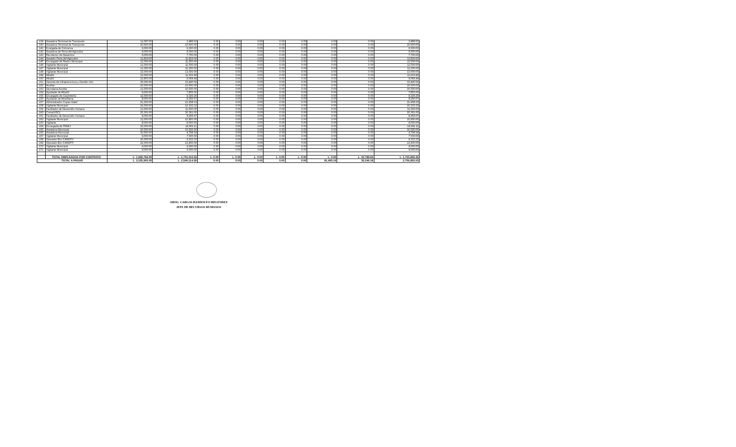| 139 | Aseadora Terminal de Transporte | 11,587.00 | 3,486.63 | 0.00 | 0.00 | 0.00 | 0.00 | 0.00 | 0.00 | 0.00 | 3,486.63 |
| 140 | Aseadora Terminal de Transporte | 10,600.00 | 10,600.00 | 0.00 | 0.00 | 0.00 | 0.00 | 0.00 | 0.00 | 0.00 | 10,600.00 |
| 141 | Ecargada de Cobranza | 9,000.00 | 9,300.00 | 0.00 | 0.00 | 0.00 | 0.00 | 0.00 | 0.00 | 0.00 | 9,300.00 |
| 142 | Aseadora de Feria del Agricultor | 9,000.00 | 9,000.00 | 0.00 | 0.00 | 0.00 | 0.00 | 0.00 | 0.00 | 0.00 | 9,000.00 |
| 143 | Recolector de Desechos | 9,000.00 | 7,700.00 | 0.00 | 0.00 | 0.00 | 0.00 | 0.00 | 0.00 | 0.00 | 7,700.00 |
| 144 | Aseador Feria del Agricultor | 11,819.00 | 11,819.00 | 0.00 | 0.00 | 0.00 | 0.00 | 0.00 | 0.00 | 0.00 | 11,819.00 |
| 145 | Encargado de Rastro Municipal | 11,500.00 | 11,500.00 | 0.00 | 0.00 | 0.00 | 0.00 | 0.00 | 0.00 | 0.00 | 11,500.00 |
| 146 | Vigilante Municipal | 11,500.00 | 11,500.00 | 0.00 | 0.00 | 0.00 | 0.00 | 0.00 | 0.00 | 0.00 | 11,500.00 |
| 147 | Vigilante Municipal | 11,300.00 | 11,300.00 | 0.00 | 0.00 | 0.00 | 0.00 | 0.00 | 0.00 | 0.00 | 11,300.00 |
| 148 | Vigilante Municipal | 13,000.00 | 13,000.00 | 0.00 | 0.00 | 0.00 | 0.00 | 0.00 | 0.00 | 0.00 | 13,000.00 |
| 149 | Albañil | 12,000.00 | 11,633.49 | 0.00 | 0.00 | 0.00 | 0.00 | 0.00 | 0.00 | 0.00 | 11,633.49 |
| 150 | Albañil | 12,855.00 | 9,064.44 | 0.00 | 0.00 | 0.00 | 0.00 | 0.00 | 0.00 | 0.00 | 9,064.44 |
| 151 | Gerente de Infraestructura y Gestión Urb. | 35,000.00 | 33,490.54 | 0.00 | 0.00 | 0.00 | 0.00 | 0.00 | 0.00 | 0.00 | 33,490.54 |
| 152 | Auxiliar | 10,500.00 | 10,500.00 | 0.00 | 0.00 | 0.00 | 0.00 | 0.00 | 0.00 | 0.00 | 10,500.00 |
| 153 | Secretaria Auxiliar | 11,500.00 | 10,500.00 | 0.00 | 0.00 | 0.00 | 0.00 | 0.00 | 0.00 | 0.00 | 10,500.00 |
| 154 | Ayudante de Albañil | 9,000.00 | 7,855.00 | 0.00 | 0.00 | 0.00 | 0.00 | 0.00 | 0.00 | 0.00 | 7,855.00 |
| 155 | Encargado de Carpintería | 12,500.00 | 9,326.20 | 0.00 | 0.00 | 0.00 | 0.00 | 0.00 | 0.00 | 0.00 | 9,326.20 |
| 156 | Ayudante de Albañileria | 8,000.00 | 8,266.67 | 0.00 | 0.00 | 0.00 | 0.00 | 0.00 | 0.00 | 0.00 | 8,266.67 |
| 157 | Administrador Copan Galel | 21,250.00 | 21,958.33 | 0.00 | 0.00 | 0.00 | 0.00 | 0.00 | 0.00 | 0.00 | 21,958.33 |
| 158 | Vigilante Municipal | 10,000.00 | 10,333.33 | 0.00 | 0.00 | 0.00 | 0.00 | 0.00 | 0.00 | 0.00 | 10,333.33 |
| 159 | Facilitador de Desarrollo Humano | 11,500.00 | 11,500.00 | 0.00 | 0.00 | 0.00 | 0.00 | 0.00 | 0.00 | 0.00 | 11,500.00 |
| 160 | Coma/USCL | 20,361.00 | 20,361.00 | 0.00 | 0.00 | 0.00 | 0.00 | 0.00 | 0.00 | 0.00 | 20,361.00 |
| 161 | Facilitador de Desarrollo Humano | 8,000.00 | 8,266.67 | 0.00 | 0.00 | 0.00 | 0.00 | 0.00 | 0.00 | 0.00 | 8,266.67 |
| 162 | Vigilante Municipal | 11,000.00 | 10,800.00 | 0.00 | 0.00 | 0.00 | 0.00 | 0.00 | 0.00 | 0.00 | 10,800.00 |
| 163 | Vigilante | 8,000.00 | 8,000.00 | 0.00 | 0.00 | 0.00 | 0.00 | 0.00 | 0.00 | 0.00 | 8,000.00 |
| 164 | Encargada de PMIAJ | 16,000.00 | 14,961.11 | 0.00 | 0.00 | 0.00 | 0.00 | 0.00 | 0.00 | 0.00 | 14,961.11 |
| 165 | Aseadora Municipal | 10,500.00 | 10,500.00 | 0.00 | 0.00 | 0.00 | 0.00 | 0.00 | 0.00 | 0.00 | 10,500.00 |
| 166 | Aseadora Municipal | 10,600.00 | 4,798.24 | 0.00 | 0.00 | 0.00 | 0.00 | 0.00 | 0.00 | 0.00 | 4,798.24 |
| 167 | Vigilante Municipal | 9,000.00 | 7,500.00 | 0.00 | 0.00 | 0.00 | 0.00 | 0.00 | 0.00 | 0.00 | 7,500.00 |
| 168 | Operador Bici CANOPY | 10,000.00 | 9,333.33 | 0.00 | 0.00 | 0.00 | 0.00 | 0.00 | 0.00 | 0.00 | 9,333.33 |
| 169 | Operador Bici CANOPY | 12,000.00 | 12,400.00 | 0.00 | 0.00 | 0.00 | 0.00 | 0.00 | 0.00 | 0.00 | 12,400.00 |
| 170 | Vigilante Municipal | 9,000.00 | 9,000.00 | 0.00 | 0.00 | 0.00 | 0.00 | 0.00 | 0.00 | 0.00 | 9,000.00 |
| 171 | Vigilante Municipal | 9,000.00 | 9,000.00 | 0.00 | 0.00 | 0.00 | 0.00 | 0.00 | 0.00 | 0.00 | 9,000.00 |
| | TOTAL EMPLEADOS POR CONTRATO | L. 1,949,794.00 | L. 1,701,116.33 | L. 0.00 | L. 0.00 | L. 0.00 | L. 0.00 | L. 0.00 | L. 0.00 | L. 22,789.93 | L. 1,723,906.26 |
| TOTAL A PAGAR | | L. 3,155,905.00 | L. 2,590,114.59 | 0.00 | 0.00 | 0.00 | 0.00 | 0.00 | 81,495.16 | 35,246.18 | 2,706,855.93 |
ABOG. CARLOS RANDOLFO MELENDEZ
JEFE DE RECURSOS HUMANOS